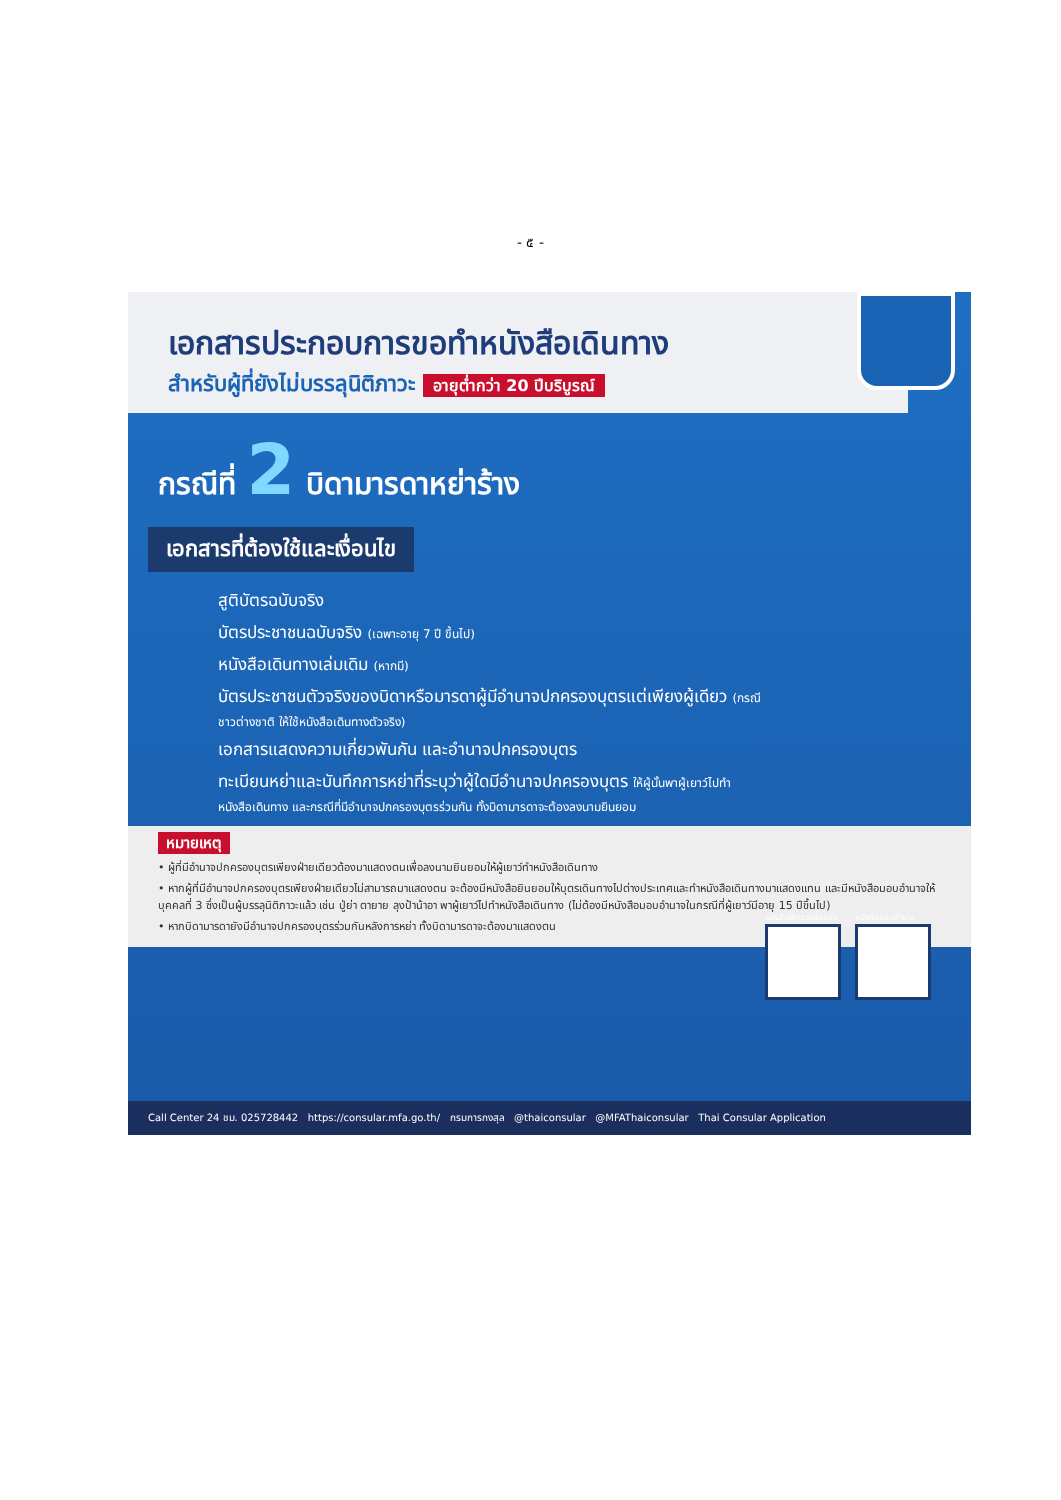- ๕ -
เอกสารประกอบการขอทำหนังสือเดินทาง
สำหรับผู้ที่ยังไม่บรรลุนิติภาวะ อายุต่ำกว่า 20 ปีบริบูรณ์
กรณีที่ 2 บิดามารดาหย่าร้าง
เอกสารที่ต้องใช้และเงื่อนไข
สูติบัตรฉบับจริง
บัตรประชาชนฉบับจริง (เฉพาะอายุ 7 ปี ขึ้นไป)
หนังสือเดินทางเล่มเดิม (หากมี)
บัตรประชาชนตัวจริงของบิดาหรือมารดาผู้มีอำนาจปกครองบุตรแต่เพียงผู้เดียว (กรณีชาวต่างชาติ ให้ใช้หนังสือเดินทางตัวจริง)
เอกสารแสดงความเกี่ยวพันกัน และอำนาจปกครองบุตร
ทะเบียนหย่าและบันทึกการหย่าที่ระบุว่าผู้ใดมีอำนาจปกครองบุตร ให้ผู้นั้นพาผู้เยาว์ไปทำหนังสือเดินทาง และกรณีที่มีอำนาจปกครองบุตรร่วมกัน ทั้งบิดามารดาจะต้องลงนามยินยอม
หนังสือให้ความยินยอม หนังสือมอบอำนาจ
หมายเหตุ
• ผู้ที่มีอำนาจปกครองบุตรเพียงฝ่ายเดียวต้องมาแสดงตนเพื่อลงนามยินยอมให้ผู้เยาว์ทำหนังสือเดินทาง
• หากผู้ที่มีอำนาจปกครองบุตรเพียงฝ่ายเดียวไม่สามารถมาแสดงตน จะต้องมีหนังสือยินยอมให้บุตรเดินทางไปต่างประเทศและทำหนังสือเดินทางมาแสดงแทน และมีหนังสือมอบอำนาจให้บุคคลที่ 3 ซึ่งเป็นผู้บรรลุนิติภาวะแล้ว เช่น ปู่ย่า ตายาย ลุงป้าน้าอา พาผู้เยาว์ไปทำหนังสือเดินทาง (ไม่ต้องมีหนังสือมอบอำนาจในกรณีที่ผู้เยาว์มีอายุ 15 ปีขึ้นไป)
• หากบิดามารดายังมีอำนาจปกครองบุตรร่วมกันหลังการหย่า ทั้งบิดามารดาจะต้องมาแสดงตน
Call Center 24 ชม. 025728442 https://consular.mfa.go.th/ กรมการกงสุล @thaiconsular @MFAThaiconsular Thai Consular Application